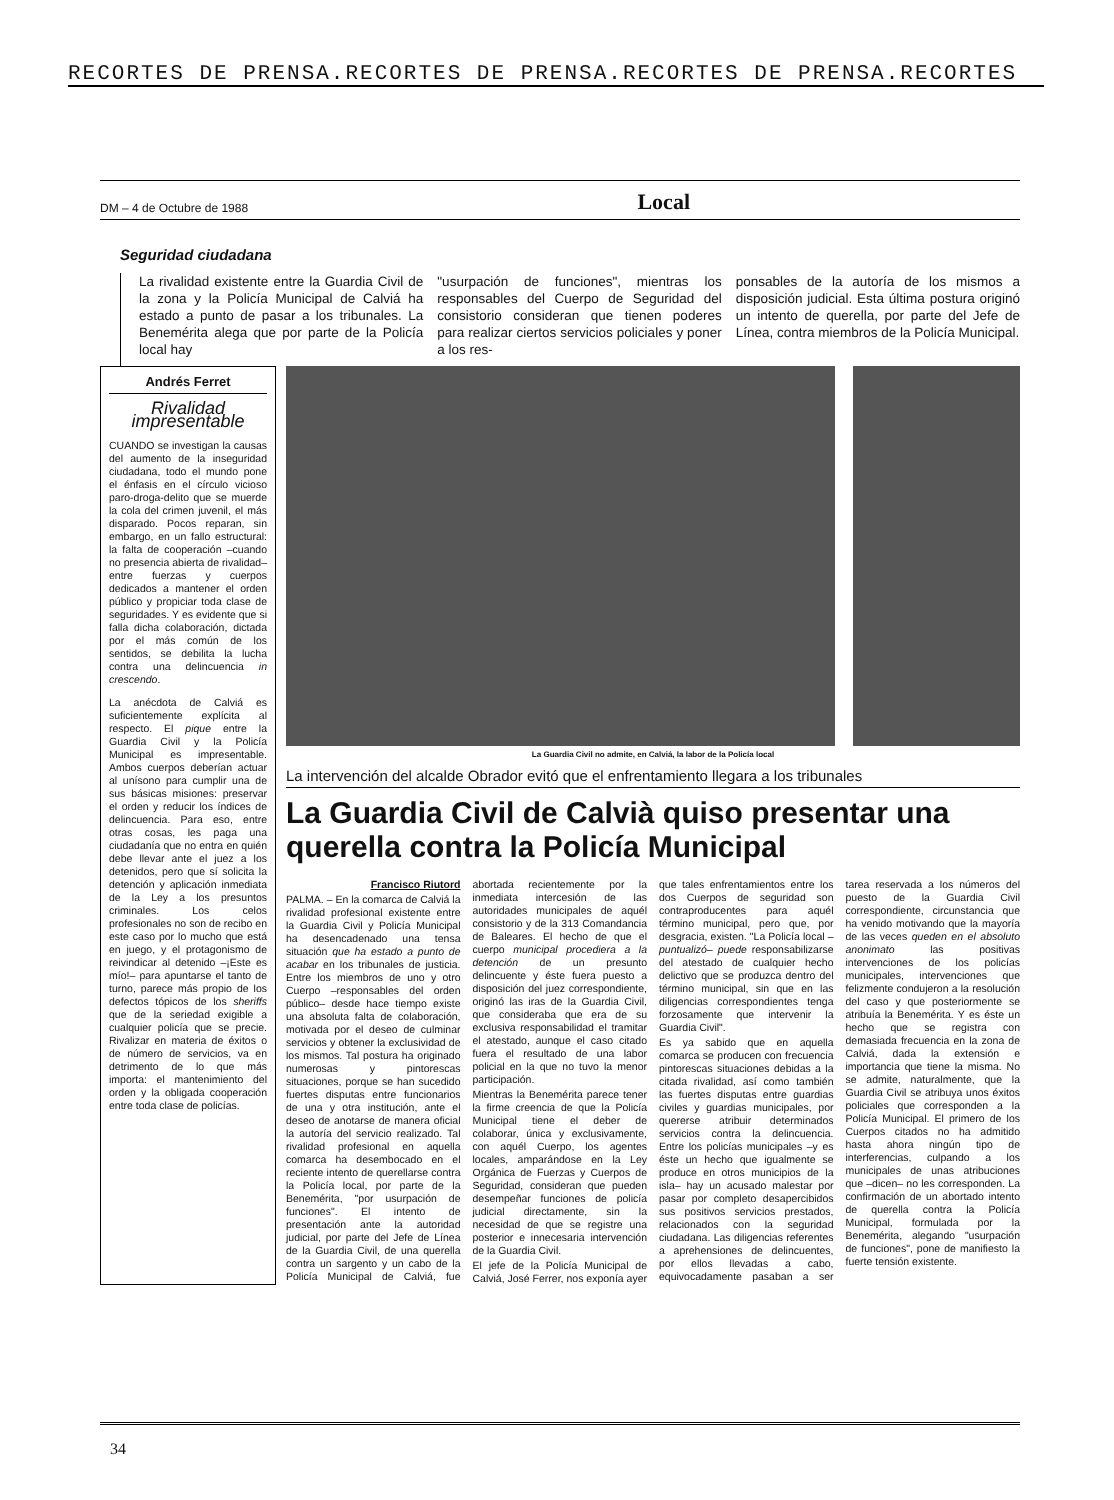RECORTES DE PRENSA.RECORTES DE PRENSA.RECORTES DE PRENSA.RECORTES
DM – 4 de Octubre de 1988 Local
Seguridad ciudadana
La rivalidad existente entre la Guardia Civil de la zona y la Policía Municipal de Calviá ha estado a punto de pasar a los tribunales. La Benemérita alega que por parte de la Policía local hay
"usurpación de funciones", mientras los responsables del Cuerpo de Seguridad del consistorio consideran que tienen poderes para realizar ciertos servicios policiales y poner a los res-
ponsables de la autoría de los mismos a disposición judicial. Esta última postura originó un intento de querella, por parte del Jefe de Línea, contra miembros de la Policía Municipal.
Andrés Ferret
Rivalidad impresentable
CUANDO se investigan la causas del aumento de la inseguridad ciudadana, todo el mundo pone el énfasis en el círculo vicioso paro-droga-delito que se muerde la cola del crimen juvenil, el más disparado. Pocos reparan, sin embargo, en un fallo estructural: la falta de cooperación –cuando no presencia abierta de rivalidad– entre fuerzas y cuerpos dedicados a mantener el orden público y propiciar toda clase de seguridades. Y es evidente que si falla dicha colaboración, dictada por el más común de los sentidos, se debilita la lucha contra una delincuencia in crescendo.
La anécdota de Calviá es suficientemente explícita al respecto. El pique entre la Guardia Civil y la Policía Municipal es impresentable. Ambos cuerpos deberían actuar al unísono para cumplir una de sus básicas misiones: preservar el orden y reducir los índices de delincuencia. Para eso, entre otras cosas, les paga una ciudadanía que no entra en quién debe llevar ante el juez a los detenidos, pero que sí solicita la detención y aplicación inmediata de la Ley a los presuntos criminales. Los celos profesionales no son de recibo en este caso por lo mucho que está en juego, y el protagonismo de reivindicar al detenido –¡Este es mío!– para apuntarse el tanto de turno, parece más propio de los defectos tópicos de los sheriffs que de la seriedad exigible a cualquier policía que se precie. Rivalizar en materia de éxitos o de número de servicios, va en detrimento de lo que más importa: el mantenimiento del orden y la obligada cooperación entre toda clase de policías.
La Guardia Civil no admite, en Calviá, la labor de la Policía local
La intervención del alcalde Obrador evitó que el enfrentamiento llegara a los tribunales
La Guardia Civil de Calvià quiso presentar una querella contra la Policía Municipal
Francisco Riutord
PALMA. – En la comarca de Calviá la rivalidad profesional existente entre la Guardia Civil y Policía Municipal ha desencadenado una tensa situación que ha estado a punto de acabar en los tribunales de justicia. Entre los miembros de uno y otro Cuerpo –responsables del orden público– desde hace tiempo existe una absoluta falta de colaboración, motivada por el deseo de culminar servicios y obtener la exclusividad de los mismos. Tal postura ha originado numerosas y pintorescas situaciones, porque se han sucedido fuertes disputas entre funcionarios de una y otra institución, ante el deseo de anotarse de manera oficial la autoría del servicio realizado. Tal rivalidad profesional en aquella comarca ha desembocado en el reciente intento de querellarse contra la Policía local, por parte de la Benemérita, "por usurpación de funciones". El intento de presentación ante la autoridad judicial, por parte del Jefe de Línea de la Guardia Civil, de una querella contra un sargento y un cabo de la Policía Municipal de Calviá, fue abortada recientemente por la inmediata intercesión de las autoridades municipales de aquél consistorio y de la 313 Comandancia de Baleares. El hecho de que el cuerpo municipal procediera a la detención de un presunto delincuente y éste fuera puesto a disposición del juez correspondiente, originó las iras de la Guardia Civil, que consideraba que era de su exclusiva responsabilidad el tramitar el atestado, aunque el caso citado fuera el resultado de una labor policial en la que no tuvo la menor participación.
Mientras la Benemérita parece tener la firme creencia de que la Policía Municipal tiene el deber de colaborar, única y exclusivamente, con aquél Cuerpo, los agentes locales, amparándose en la Ley Orgánica de Fuerzas y Cuerpos de Seguridad, consideran que pueden desempeñar funciones de policía judicial directamente, sin la necesidad de que se registre una posterior e innecesaria intervención de la Guardia Civil.
El jefe de la Policía Municipal de Calviá, José Ferrer, nos exponía ayer que tales enfrentamientos entre los dos Cuerpos de seguridad son contraproducentes para aquél término municipal, pero que, por desgracia, existen. "La Policía local –puntualizó– puede responsabilizarse del atestado de cualquier hecho delictivo que se produzca dentro del término municipal, sin que en las diligencias correspondientes tenga forzosamente que intervenir la Guardia Civil".
Es ya sabido que en aquella comarca se producen con frecuencia pintorescas situaciones debidas a la citada rivalidad, así como también las fuertes disputas entre guardias civiles y guardias municipales, por quererse atribuir determinados servicios contra la delincuencia. Entre los policías municipales –y es éste un hecho que igualmente se produce en otros municipios de la isla– hay un acusado malestar por pasar por completo desapercibidos sus positivos servicios prestados, relacionados con la seguridad ciudadana. Las diligencias referentes a aprehensiones de delincuentes, por ellos llevadas a cabo, equivocadamente pasaban a ser tarea reservada a los números del puesto de la Guardia Civil correspondiente, circunstancia que ha venido motivando que la mayoría de las veces queden en el absoluto anonimato las positivas intervenciones de los policías municipales, intervenciones que felizmente condujeron a la resolución del caso y que posteriormente se atribuía la Benemérita. Y es éste un hecho que se registra con demasiada frecuencia en la zona de Calviá, dada la extensión e importancia que tiene la misma. No se admite, naturalmente, que la Guardia Civil se atribuya unos éxitos policiales que corresponden a la Policía Municipal. El primero de los Cuerpos citados no ha admitido hasta ahora ningún tipo de interferencias, culpando a los municipales de unas atribuciones que –dicen– no les corresponden. La confirmación de un abortado intento de querella contra la Policía Municipal, formulada por la Benemérita, alegando "usurpación de funciones", pone de manifiesto la fuerte tensión existente.
34